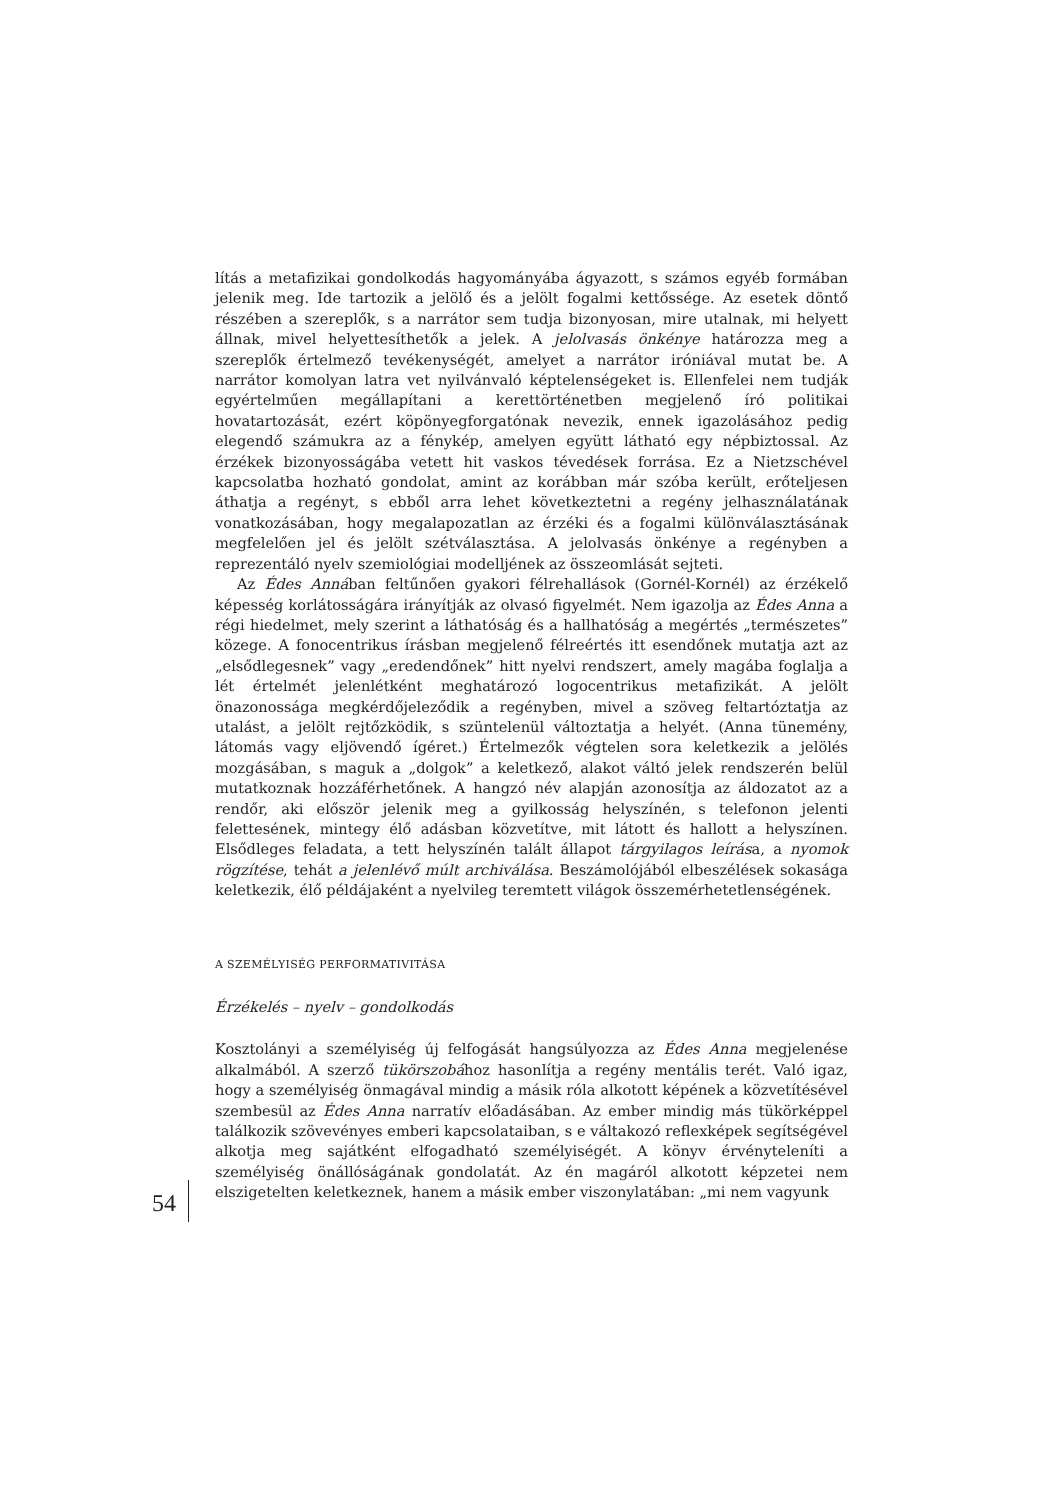lítás a metafizikai gondolkodás hagyományába ágyazott, s számos egyéb formában jelenik meg. Ide tartozik a jelölő és a jelölt fogalmi kettőssége. Az esetek döntő részében a szereplők, s a narrátor sem tudja bizonyosan, mire utalnak, mi helyett állnak, mivel helyettesíthetők a jelek. A jelolvasás önkénye határozza meg a szereplők értelmező tevékenységét, amelyet a narrátor iróniával mutat be. A narrátor komolyan latra vet nyilvánvaló képtelenségeket is. Ellenfelei nem tudják egyértelműen megállapítani a kerettörténetben megjelenő író politikai hovatartozását, ezért köpönyegforgatónak nevezik, ennek igazolásához pedig elegendő számukra az a fénykép, amelyen együtt látható egy népbiztossal. Az érzékek bizonyosságába vetett hit vaskos tévedések forrása. Ez a Nietzschével kapcsolatba hozható gondolat, amint az korábban már szóba került, erőteljesen áthatja a regényt, s ebből arra lehet következtetni a regény jelhasználatának vonatkozásában, hogy megalapozatlan az érzéki és a fogalmi különválasztásának megfelelően jel és jelölt szétválasztása. A jelolvasás önkénye a regényben a reprezentáló nyelv szemiológiai modelljének az összeomlását sejteti.
Az Édes Annában feltűnően gyakori félrehallások (Gornél-Kornél) az érzékelő képesség korlátosságára irányítják az olvasó figyelmét. Nem igazolja az Édes Anna a régi hiedelmet, mely szerint a láthatóság és a hallhatóság a megértés „természetes” közege. A fonocentrikus írásban megjelenő félreértés itt esendőnek mutatja azt az „elsődlegesnek” vagy „eredendőnek” hitt nyelvi rendszert, amely magába foglalja a lét értelmét jelenlétként meghatározó logocentrikus metafizikát. A jelölt önazonossága megkérdőjeleződik a regényben, mivel a szöveg feltartóztatja az utalást, a jelölt rejtőzködik, s szüntelenül változtatja a helyét. (Anna tünemény, látomás vagy eljövendő ígéret.) Értelmezők végtelen sora keletkezik a jelölés mozgásában, s maguk a „dolgok” a keletkező, alakot váltó jelek rendszerén belül mutatkoznak hozzáférhetőnek. A hangzó név alapján azonosítja az áldozatot az a rendőr, aki először jelenik meg a gyilkosság helyszínén, s telefonon jelenti felettesének, mintegy élő adásban közvetítve, mit látott és hallott a helyszínen. Elsődleges feladata, a tett helyszínén talált állapot tárgyilagos leírása, a nyomok rögzítése, tehát a jelenlévő múlt archiválása. Beszámolójából elbeszélések sokasága keletkezik, élő példájaként a nyelvileg teremtett világok összemérhetetlenségének.
A SZEMÉLYISÉG PERFORMATIVITÁSA
Érzékelés – nyelv – gondolkodás
Kosztolányi a személyiség új felfogását hangsúlyozza az Édes Anna megjelenése alkalmából. A szerző tükörszobához hasonlítja a regény mentális terét. Való igaz, hogy a személyiség önmagával mindig a másik róla alkotott képének a közvetítésével szembesül az Édes Anna narratív előadásában. Az ember mindig más tükörképpel találkozik szövevényes emberi kapcsolataiban, s e váltakozó reflexképek segítségével alkotja meg sajátként elfogadható személyiségét. A könyv érvényteleníti a személyiség önállóságának gondolatát. Az én magáról alkotott képzetei nem elszigetelten keletkeznek, hanem a másik ember viszonylatában: „mi nem vagyunk
54